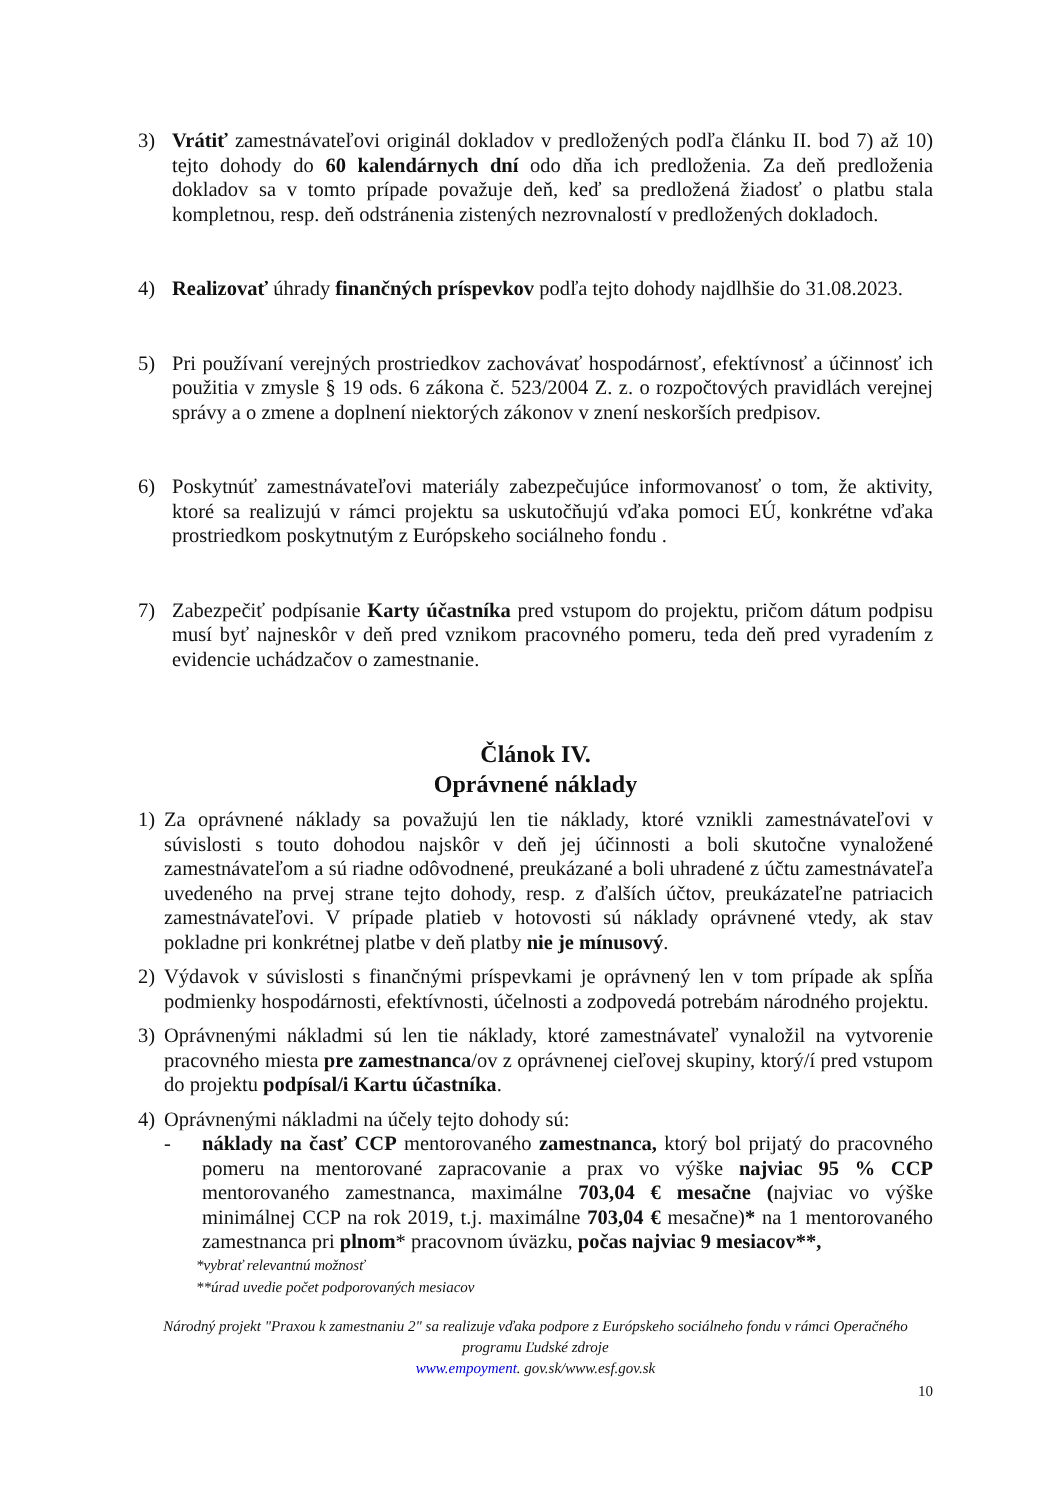3) Vrátiť zamestnávateľovi originál dokladov v predložených podľa článku II. bod 7) až 10) tejto dohody do 60 kalendárnych dní odo dňa ich predloženia. Za deň predloženia dokladov sa v tomto prípade považuje deň, keď sa predložená žiadosť o platbu stala kompletnou, resp. deň odstránenia zistených nezrovnalostí v predložených dokladoch.
4) Realizovať úhrady finančných príspevkov podľa tejto dohody najdlhšie do 31.08.2023.
5) Pri používaní verejných prostriedkov zachovávať hospodárnosť, efektívnosť a účinnosť ich použitia v zmysle § 19 ods. 6 zákona č. 523/2004 Z. z. o rozpočtových pravidlách verejnej správy a o zmene a doplnení niektorých zákonov v znení neskorších predpisov.
6) Poskytnúť zamestnávateľovi materiály zabezpečujúce informovanosť o tom, že aktivity, ktoré sa realizujú v rámci projektu sa uskutočňujú vďaka pomoci EÚ, konkrétne vďaka prostriedkom poskytnutým z Európskeho sociálneho fondu .
7) Zabezpečiť podpísanie Karty účastníka pred vstupom do projektu, pričom dátum podpisu musí byť najneskôr v deň pred vznikom pracovného pomeru, teda deň pred vyradením z evidencie uchádzačov o zamestnanie.
Článok IV.
Oprávnené náklady
1) Za oprávnené náklady sa považujú len tie náklady, ktoré vznikli zamestnávateľovi v súvislosti s touto dohodou najskôr v deň jej účinnosti a boli skutočne vynaložené zamestnávateľom a sú riadne odôvodnené, preukázané a boli uhradené z účtu zamestnávateľa uvedeného na prvej strane tejto dohody, resp. z ďalších účtov, preukázateľne patriacich zamestnávateľovi. V prípade platieb v hotovosti sú náklady oprávnené vtedy, ak stav pokladne pri konkrétnej platbe v deň platby nie je mínusový.
2) Výdavok v súvislosti s finančnými príspevkami je oprávnený len v tom prípade ak spĺňa podmienky hospodárnosti, efektívnosti, účelnosti a zodpovedá potrebám národného projektu.
3) Oprávnenými nákladmi sú len tie náklady, ktoré zamestnávateľ vynaložil na vytvorenie pracovného miesta pre zamestnanca/ov z oprávnenej cieľovej skupiny, ktorý/í pred vstupom do projektu podpísal/i Kartu účastníka.
4) Oprávnenými nákladmi na účely tejto dohody sú:
- náklady na časť CCP mentorovaného zamestnanca, ktorý bol prijatý do pracovného pomeru na mentorované zapracovanie a prax vo výške najviac 95 % CCP mentorovaného zamestnanca, maximálne 703,04 € mesačne (najviac vo výške minimálnej CCP na rok 2019, t.j. maximálne 703,04 € mesačne)* na 1 mentorovaného zamestnanca pri plnom* pracovnom úväzku, počas najviac 9 mesiacov**,
*vybrať relevantnú možnosť
**úrad uvedie počet podporovaných mesiacov
Národný projekt "Praxou k zamestnaniu 2" sa realizuje vďaka podpore z Európskeho sociálneho fondu v rámci Operačného programu Ľudské zdroje
www.empoyment. gov.sk/www.esf.gov.sk
10